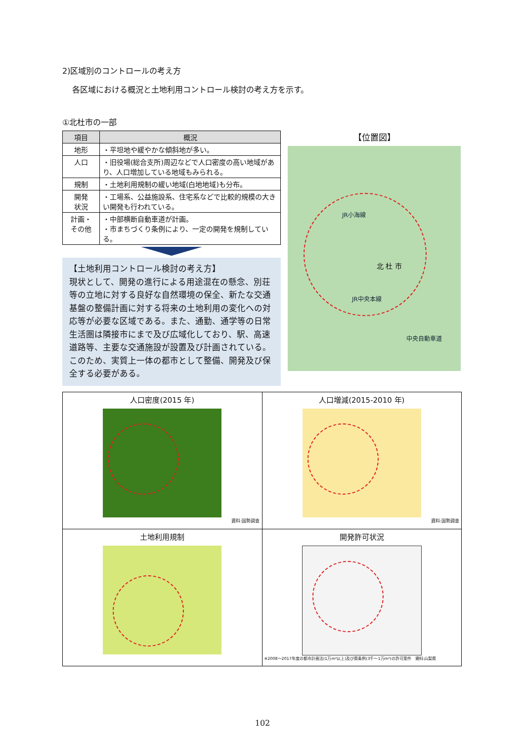2)区域別のコントロールの考え方
各区域における概況と土地利用コントロール検討の考え方を示す。
①北杜市の一部
| 項目 | 概況 |
| --- | --- |
| 地形 | ・平坦地や緩やかな傾斜地が多い。 |
| 人口 | ・旧役場(総合支所)周辺などで人口密度の高い地域があり、人口増加している地域もみられる。 |
| 規制 | ・土地利用規制の緩い地域(白地地域)も分布。 |
| 開発 状況 | ・工場系、公益施設系、住宅系などで比較的規模の大きい開発も行われている。 |
| 計画・ その他 | ・中部横断自動車道が計画。 ・市まちづくり条例により、一定の開発を規制している。 |
【土地利用コントロール検討の考え方】
現状として、開発の進行による用途混在の懸念、別荘等の立地に対する良好な自然環境の保全、新たな交通基盤の整備計画に対する将来の土地利用の変化への対応等が必要な区域である。また、通勤、通学等の日常生活圏は隣接市にまで及び広域化しており、駅、高速道路等、主要な交通施設が設置及び計画されている。
このため、実質上一体の都市として整備、開発及び保全する必要がある。
【位置図】
JR小海線
北 杜 市
JR中央本線
中央自動車道
| 人口密度(2015 年) 資料:国勢調査 | 人口増減(2015-2010 年) 資料:国勢調査 |
| 土地利用規制 | 開発許可状況 ※2008～2017年度の都市計画法(1万m²以上)及び県条例(3千～1万m²)の許可案件 資料:山梨県 |
102